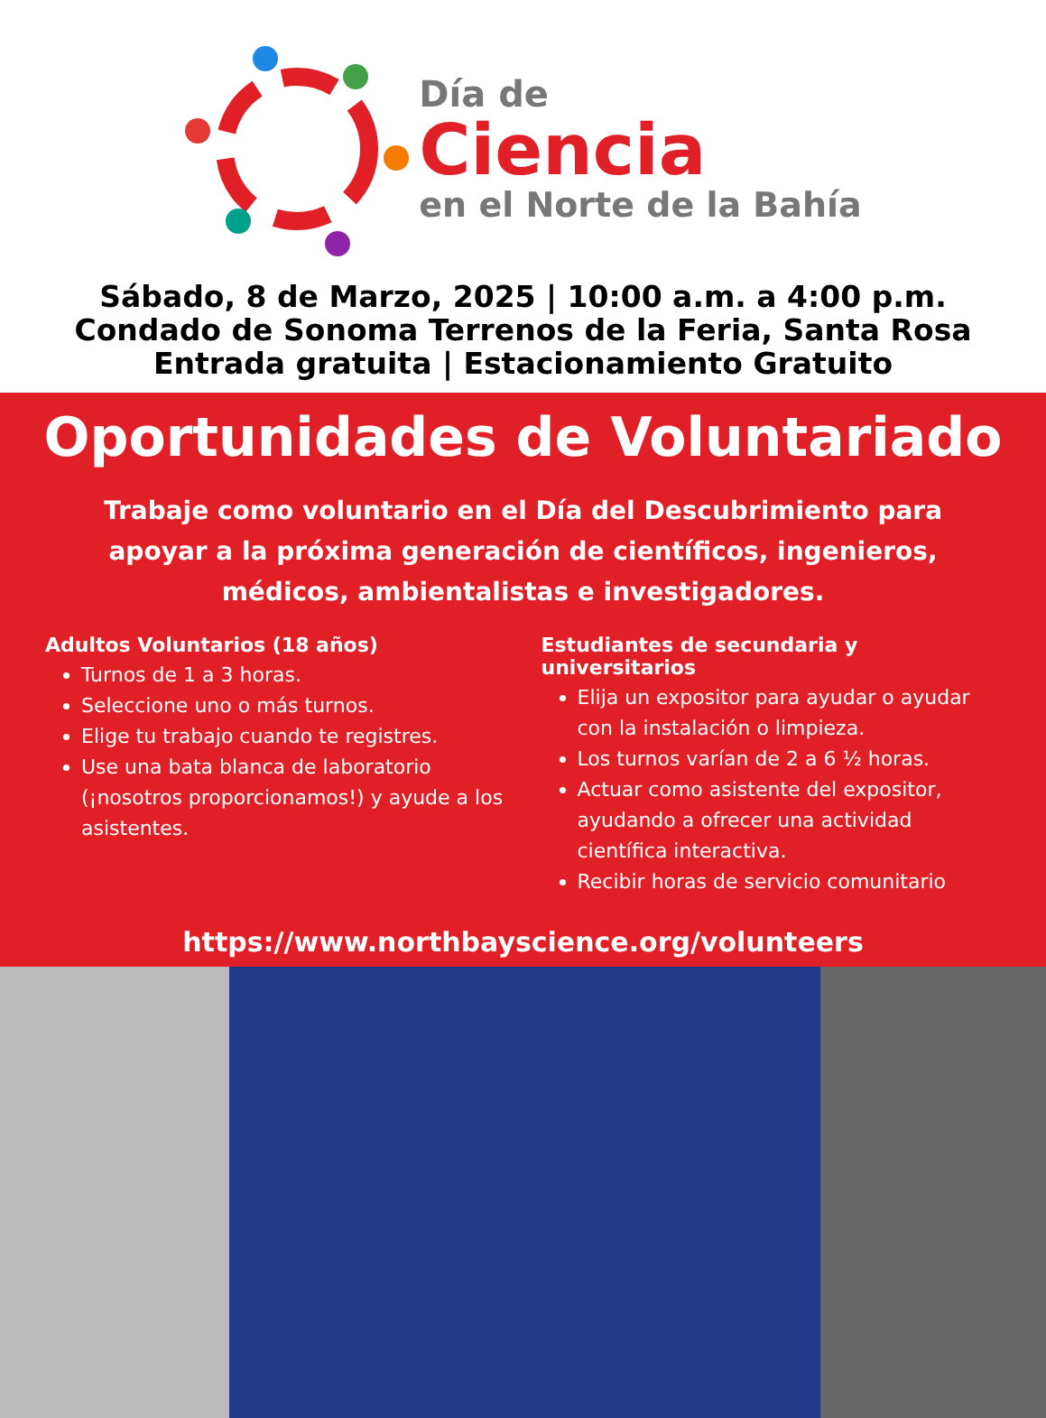Día de
Ciencia
en el Norte de la Bahía
Sábado, 8 de Marzo, 2025 | 10:00 a.m. a 4:00 p.m.
Condado de Sonoma Terrenos de la Feria, Santa Rosa
Entrada gratuita | Estacionamiento Gratuito
Oportunidades de Voluntariado
Trabaje como voluntario en el Día del Descubrimiento para apoyar a la próxima generación de científicos, ingenieros, médicos, ambientalistas e investigadores.
Adultos Voluntarios (18 años)
Turnos de 1 a 3 horas.
Seleccione uno o más turnos.
Elige tu trabajo cuando te registres.
Use una bata blanca de laboratorio (¡nosotros proporcionamos!) y ayude a los asistentes.
Estudiantes de secundaria y universitarios
Elija un expositor para ayudar o ayudar con la instalación o limpieza.
Los turnos varían de 2 a 6 ½ horas.
Actuar como asistente del expositor, ayudando a ofrecer una actividad científica interactiva.
Recibir horas de servicio comunitario
https://www.northbayscience.org/volunteers